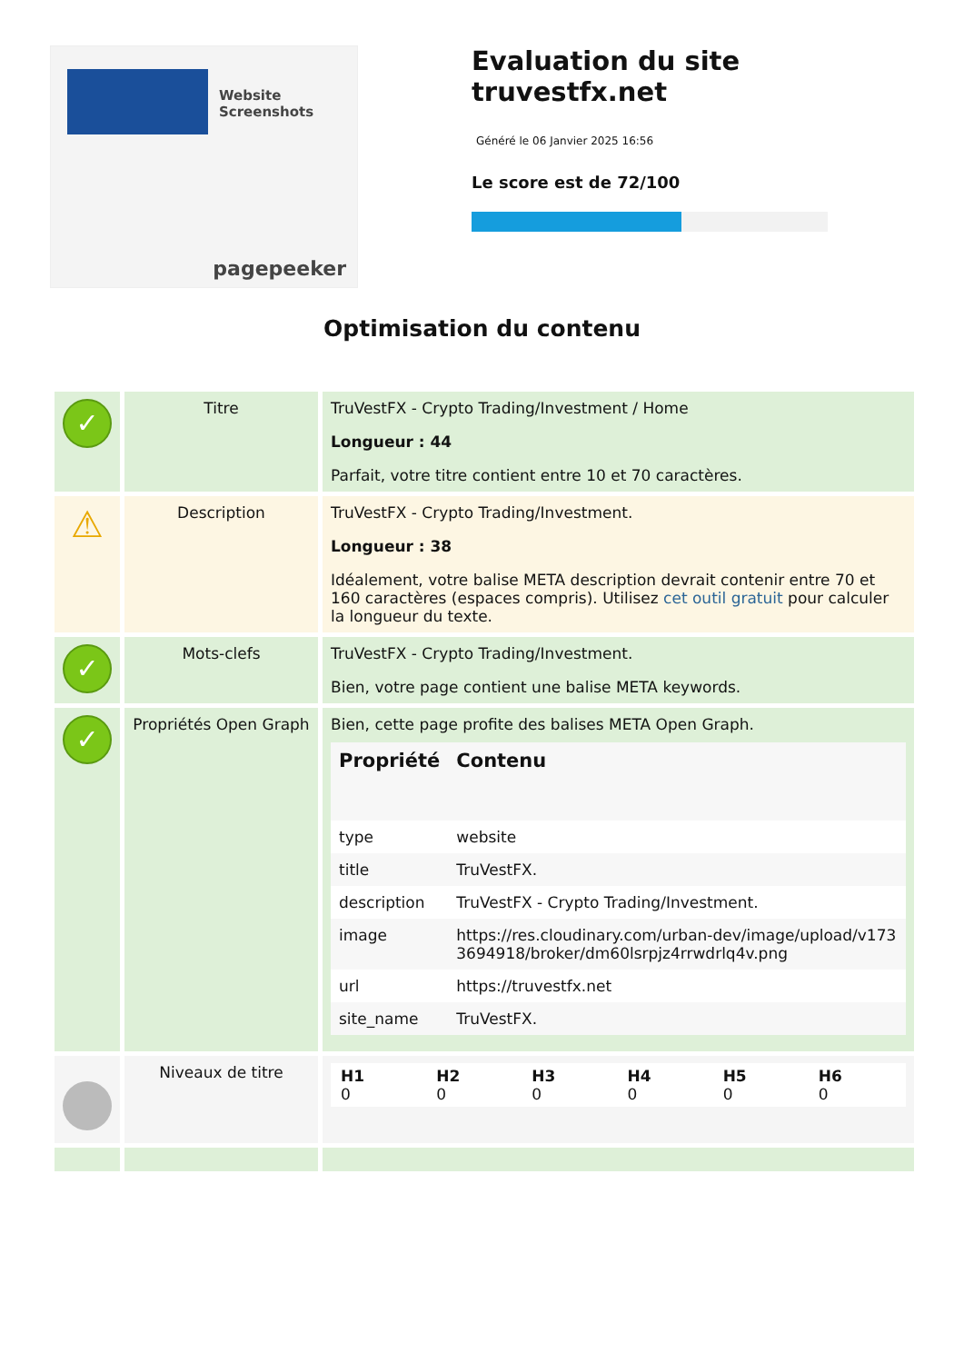Website Screenshots
pagepeeker
Evaluation du site truvestfx.net
Généré le 06 Janvier 2025 16:56
Le score est de 72/100
Optimisation du contenu
| ✓ | Titre | TruVestFX - Crypto Trading/Investment / Home Longueur : 44 Parfait, votre titre contient entre 10 et 70 caractères. |
| ⚠ | Description | TruVestFX - Crypto Trading/Investment. Longueur : 38 Idéalement, votre balise META description devrait contenir entre 70 et 160 caractères (espaces compris). Utilisez cet outil gratuit pour calculer la longueur du texte. |
| ✓ | Mots-clefs | TruVestFX - Crypto Trading/Investment. Bien, votre page contient une balise META keywords. |
| ✓ | Propriétés Open Graph | Bien, cette page profite des balises META Open Graph. / Propriété / Contenu / / --- / --- / / type / website / / title / TruVestFX. / / description / TruVestFX - Crypto Trading/Investment. / / image / https://res.cloudinary.com/urban-dev/image/upload/v1733694918/broker/dm60lsrpjz4rrwdrlq4v.png / / url / https://truvestfx.net / / site_name / TruVestFX. / |
| | Niveaux de titre | / H1 0 / H2 0 / H3 0 / H4 0 / H5 0 / H6 0 / |